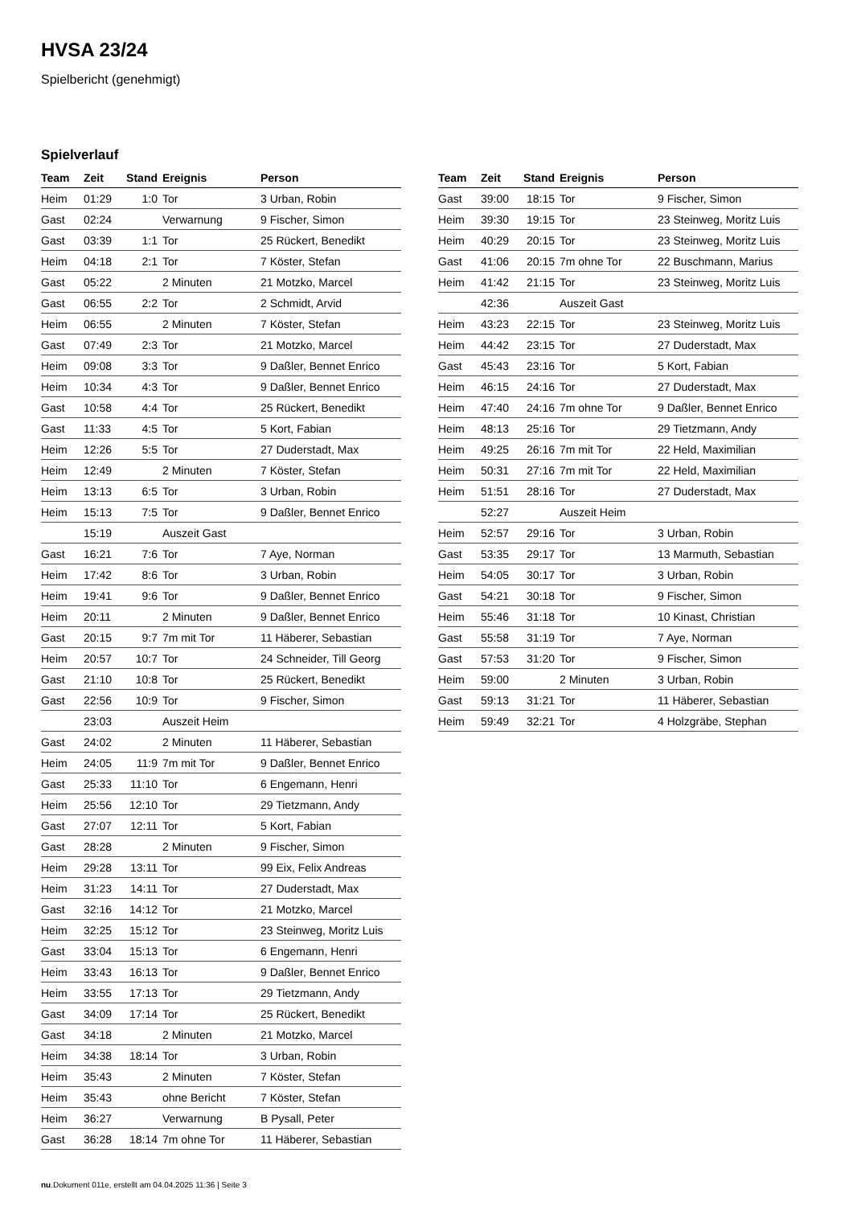HVSA 23/24
Spielbericht (genehmigt)
Spielverlauf
| Team | Zeit | Stand | Ereignis | Person |
| --- | --- | --- | --- | --- |
| Heim | 01:29 | 1:0 | Tor | 3 Urban, Robin |
| Gast | 02:24 | | Verwarnung | 9 Fischer, Simon |
| Gast | 03:39 | 1:1 | Tor | 25 Rückert, Benedikt |
| Heim | 04:18 | 2:1 | Tor | 7 Köster, Stefan |
| Gast | 05:22 | | 2 Minuten | 21 Motzko, Marcel |
| Gast | 06:55 | 2:2 | Tor | 2 Schmidt, Arvid |
| Heim | 06:55 | | 2 Minuten | 7 Köster, Stefan |
| Gast | 07:49 | 2:3 | Tor | 21 Motzko, Marcel |
| Heim | 09:08 | 3:3 | Tor | 9 Daßler, Bennet Enrico |
| Heim | 10:34 | 4:3 | Tor | 9 Daßler, Bennet Enrico |
| Gast | 10:58 | 4:4 | Tor | 25 Rückert, Benedikt |
| Gast | 11:33 | 4:5 | Tor | 5 Kort, Fabian |
| Heim | 12:26 | 5:5 | Tor | 27 Duderstadt, Max |
| Heim | 12:49 | | 2 Minuten | 7 Köster, Stefan |
| Heim | 13:13 | 6:5 | Tor | 3 Urban, Robin |
| Heim | 15:13 | 7:5 | Tor | 9 Daßler, Bennet Enrico |
| | 15:19 | | Auszeit Gast | |
| Gast | 16:21 | 7:6 | Tor | 7 Aye, Norman |
| Heim | 17:42 | 8:6 | Tor | 3 Urban, Robin |
| Heim | 19:41 | 9:6 | Tor | 9 Daßler, Bennet Enrico |
| Heim | 20:11 | | 2 Minuten | 9 Daßler, Bennet Enrico |
| Gast | 20:15 | 9:7 | 7m mit Tor | 11 Häberer, Sebastian |
| Heim | 20:57 | 10:7 | Tor | 24 Schneider, Till Georg |
| Gast | 21:10 | 10:8 | Tor | 25 Rückert, Benedikt |
| Gast | 22:56 | 10:9 | Tor | 9 Fischer, Simon |
| | 23:03 | | Auszeit Heim | |
| Gast | 24:02 | | 2 Minuten | 11 Häberer, Sebastian |
| Heim | 24:05 | 11:9 | 7m mit Tor | 9 Daßler, Bennet Enrico |
| Gast | 25:33 | 11:10 | Tor | 6 Engemann, Henri |
| Heim | 25:56 | 12:10 | Tor | 29 Tietzmann, Andy |
| Gast | 27:07 | 12:11 | Tor | 5 Kort, Fabian |
| Gast | 28:28 | | 2 Minuten | 9 Fischer, Simon |
| Heim | 29:28 | 13:11 | Tor | 99 Eix, Felix Andreas |
| Heim | 31:23 | 14:11 | Tor | 27 Duderstadt, Max |
| Gast | 32:16 | 14:12 | Tor | 21 Motzko, Marcel |
| Heim | 32:25 | 15:12 | Tor | 23 Steinweg, Moritz Luis |
| Gast | 33:04 | 15:13 | Tor | 6 Engemann, Henri |
| Heim | 33:43 | 16:13 | Tor | 9 Daßler, Bennet Enrico |
| Heim | 33:55 | 17:13 | Tor | 29 Tietzmann, Andy |
| Gast | 34:09 | 17:14 | Tor | 25 Rückert, Benedikt |
| Gast | 34:18 | | 2 Minuten | 21 Motzko, Marcel |
| Heim | 34:38 | 18:14 | Tor | 3 Urban, Robin |
| Heim | 35:43 | | 2 Minuten | 7 Köster, Stefan |
| Heim | 35:43 | | ohne Bericht | 7 Köster, Stefan |
| Heim | 36:27 | | Verwarnung | B Pysall, Peter |
| Gast | 36:28 | 18:14 | 7m ohne Tor | 11 Häberer, Sebastian |
| Team | Zeit | Stand | Ereignis | Person |
| --- | --- | --- | --- | --- |
| Gast | 39:00 | 18:15 | Tor | 9 Fischer, Simon |
| Heim | 39:30 | 19:15 | Tor | 23 Steinweg, Moritz Luis |
| Heim | 40:29 | 20:15 | Tor | 23 Steinweg, Moritz Luis |
| Gast | 41:06 | 20:15 | 7m ohne Tor | 22 Buschmann, Marius |
| Heim | 41:42 | 21:15 | Tor | 23 Steinweg, Moritz Luis |
| | 42:36 | | Auszeit Gast | |
| Heim | 43:23 | 22:15 | Tor | 23 Steinweg, Moritz Luis |
| Heim | 44:42 | 23:15 | Tor | 27 Duderstadt, Max |
| Gast | 45:43 | 23:16 | Tor | 5 Kort, Fabian |
| Heim | 46:15 | 24:16 | Tor | 27 Duderstadt, Max |
| Heim | 47:40 | 24:16 | 7m ohne Tor | 9 Daßler, Bennet Enrico |
| Heim | 48:13 | 25:16 | Tor | 29 Tietzmann, Andy |
| Heim | 49:25 | 26:16 | 7m mit Tor | 22 Held, Maximilian |
| Heim | 50:31 | 27:16 | 7m mit Tor | 22 Held, Maximilian |
| Heim | 51:51 | 28:16 | Tor | 27 Duderstadt, Max |
| | 52:27 | | Auszeit Heim | |
| Heim | 52:57 | 29:16 | Tor | 3 Urban, Robin |
| Gast | 53:35 | 29:17 | Tor | 13 Marmuth, Sebastian |
| Heim | 54:05 | 30:17 | Tor | 3 Urban, Robin |
| Gast | 54:21 | 30:18 | Tor | 9 Fischer, Simon |
| Heim | 55:46 | 31:18 | Tor | 10 Kinast, Christian |
| Gast | 55:58 | 31:19 | Tor | 7 Aye, Norman |
| Gast | 57:53 | 31:20 | Tor | 9 Fischer, Simon |
| Heim | 59:00 | | 2 Minuten | 3 Urban, Robin |
| Gast | 59:13 | 31:21 | Tor | 11 Häberer, Sebastian |
| Heim | 59:49 | 32:21 | Tor | 4 Holzgräbe, Stephan |
nu.Dokument 011e, erstellt am 04.04.2025 11:36 | Seite 3